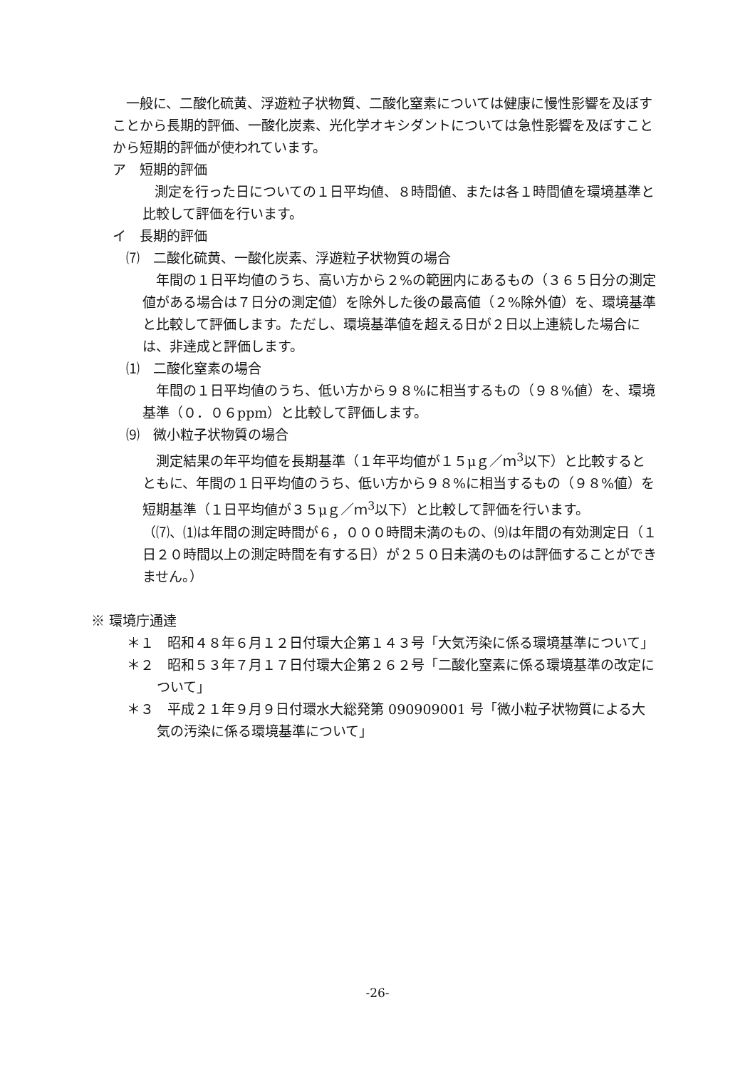一般に、二酸化硫黄、浮遊粒子状物質、二酸化窒素については健康に慢性影響を及ぼすことから長期的評価、一酸化炭素、光化学オキシダントについては急性影響を及ぼすことから短期的評価が使われています。
ア　短期的評価
　　測定を行った日についての１日平均値、８時間値、または各１時間値を環境基準と比較して評価を行います。
イ　長期的評価
　⑺　二酸化硫黄、一酸化炭素、浮遊粒子状物質の場合
　年間の１日平均値のうち、高い方から２%の範囲内にあるもの（３６５日分の測定値がある場合は７日分の測定値）を除外した後の最高値（２%除外値）を、環境基準と比較して評価します。ただし、環境基準値を超える日が２日以上連続した場合には、非達成と評価します。
　⑴　二酸化窒素の場合
　年間の１日平均値のうち、低い方から９８%に相当するもの（９８%値）を、環境基準（０．０６ppm）と比較して評価します。
　⑼　微小粒子状物質の場合
　測定結果の年平均値を長期基準（１年平均値が１５μｇ／ｍ<sup>3</sup>以下）と比較するとともに、年間の１日平均値のうち、低い方から９８%に相当するもの（９８%値）を短期基準（１日平均値が３５μｇ／ｍ<sup>3</sup>以下）と比較して評価を行います。
（⑺、⑴は年間の測定時間が６，０００時間未満のもの、⑼は年間の有効測定日（１日２０時間以上の測定時間を有する日）が２５０日未満のものは評価することができません。）
※ 環境庁通達
＊１　昭和４８年６月１２日付環大企第１４３号「大気汚染に係る環境基準について」
＊２　昭和５３年７月１７日付環大企第２６２号「二酸化窒素に係る環境基準の改定について」
＊３　平成２１年９月９日付環水大総発第 090909001 号「微小粒子状物質による大気の汚染に係る環境基準について」
-26-